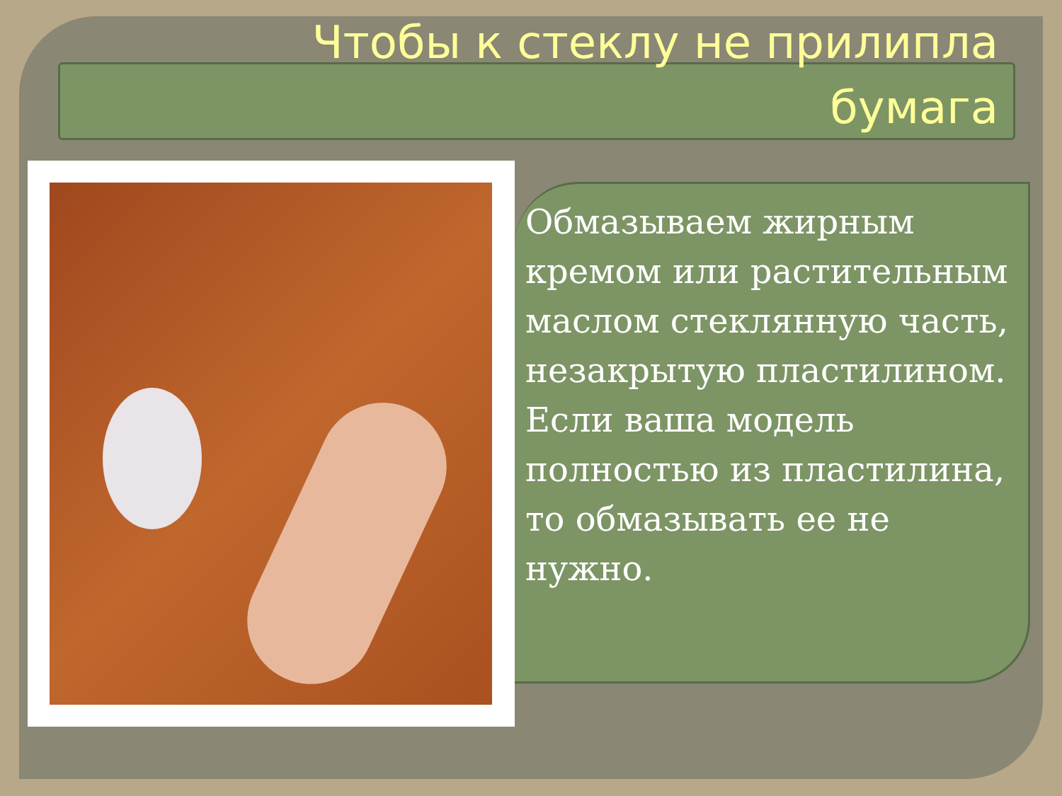Чтобы к стеклу не прилипла
бумага
Обмазываем жирным кремом или растительным маслом стеклянную часть, незакрытую пластилином. Если ваша модель полностью из пластилина, то обмазывать ее не нужно.